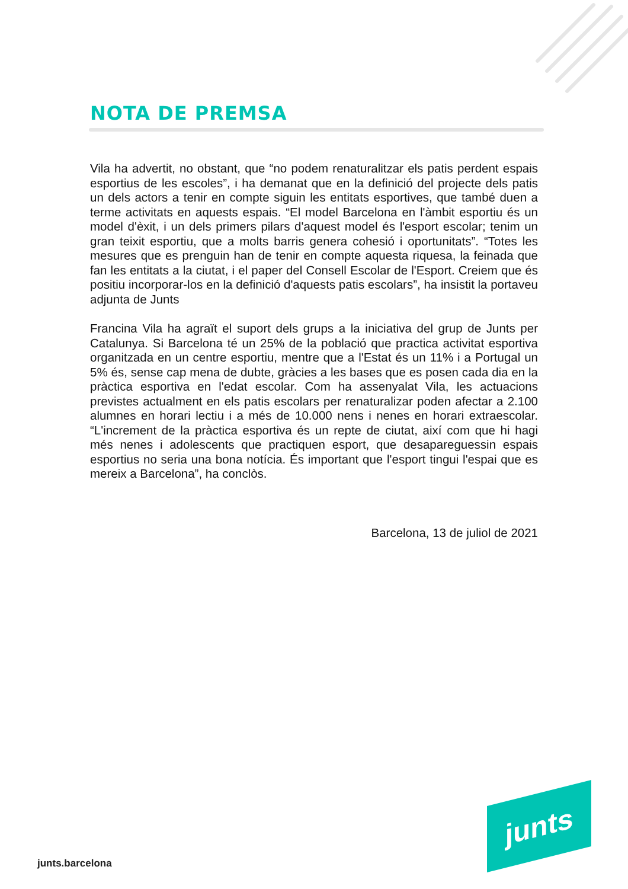NOTA DE PREMSA
Vila ha advertit, no obstant, que “no podem renaturalitzar els patis perdent espais esportius de les escoles”, i ha demanat que en la definició del projecte dels patis un dels actors a tenir en compte siguin les entitats esportives, que també duen a terme activitats en aquests espais. “El model Barcelona en l'àmbit esportiu és un model d'èxit, i un dels primers pilars d'aquest model és l'esport escolar; tenim un gran teixit esportiu, que a molts barris genera cohesió i oportunitats”. “Totes les mesures que es prenguin han de tenir en compte aquesta riquesa, la feinada que fan les entitats a la ciutat, i el paper del Consell Escolar de l'Esport. Creiem que és positiu incorporar-los en la definició d'aquests patis escolars”, ha insistit la portaveu adjunta de Junts
Francina Vila ha agraït el suport dels grups a la iniciativa del grup de Junts per Catalunya. Si Barcelona té un 25% de la població que practica activitat esportiva organitzada en un centre esportiu, mentre que a l'Estat és un 11% i a Portugal un 5% és, sense cap mena de dubte, gràcies a les bases que es posen cada dia en la pràctica esportiva en l'edat escolar. Com ha assenyalat Vila, les actuacions previstes actualment en els patis escolars per renaturalizar poden afectar a 2.100 alumnes en horari lectiu i a més de 10.000 nens i nenes en horari extraescolar. “L'increment de la pràctica esportiva és un repte de ciutat, així com que hi hagi més nenes i adolescents que practiquen esport, que desapareguessin espais esportius no seria una bona notícia. És important que l'esport tingui l'espai que es mereix a Barcelona”, ha conclòs.
Barcelona, 13 de juliol de 2021
junts
junts.barcelona